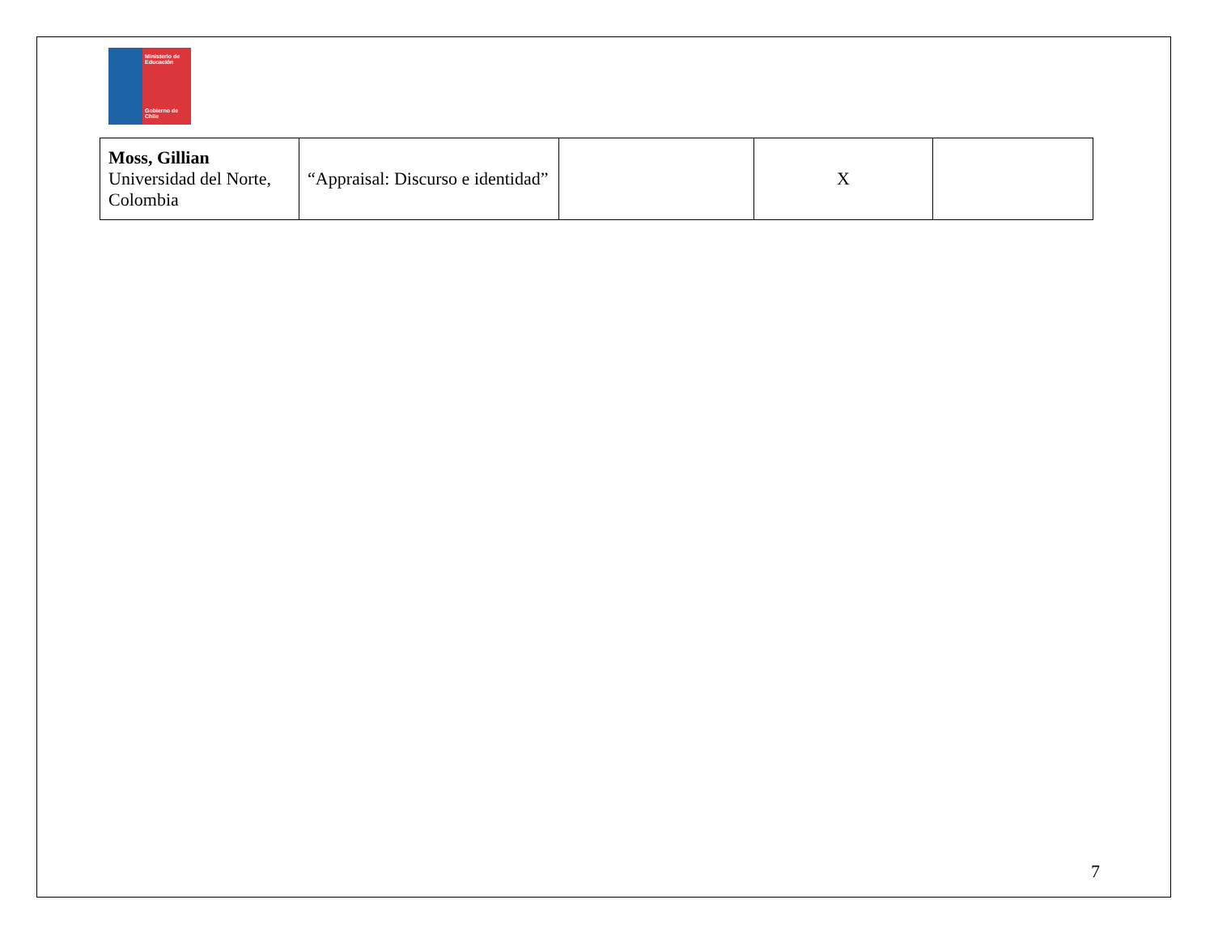Ministerio de Educación
Gobierno de Chile
| Moss, Gillian Universidad del Norte, Colombia | “Appraisal: Discurso e identidad” | | X | |
7